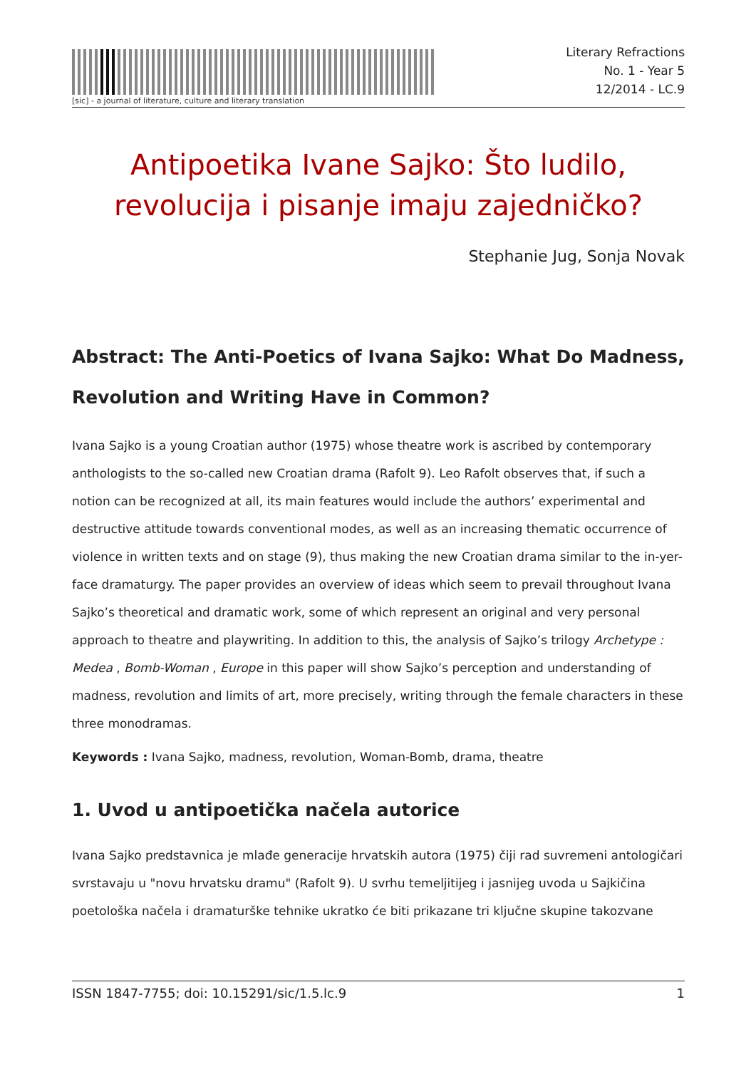[sic] - a journal of literature, culture and literary translation
Literary Refractions
No. 1 - Year 5
12/2014 - LC.9
Antipoetika Ivane Sajko: Što ludilo, revolucija i pisanje imaju zajedničko?
Stephanie Jug, Sonja Novak
Abstract: The Anti-Poetics of Ivana Sajko: What Do Madness, Revolution and Writing Have in Common?
Ivana Sajko is a young Croatian author (1975) whose theatre work is ascribed by contemporary anthologists to the so-called new Croatian drama (Rafolt 9). Leo Rafolt observes that, if such a notion can be recognized at all, its main features would include the authors’ experimental and destructive attitude towards conventional modes, as well as an increasing thematic occurrence of violence in written texts and on stage (9), thus making the new Croatian drama similar to the in-yer-face dramaturgy. The paper provides an overview of ideas which seem to prevail throughout Ivana Sajko’s theoretical and dramatic work, some of which represent an original and very personal approach to theatre and playwriting. In addition to this, the analysis of Sajko’s trilogy Archetype : Medea , Bomb-Woman , Europe in this paper will show Sajko’s perception and understanding of madness, revolution and limits of art, more precisely, writing through the female characters in these three monodramas.
Keywords : Ivana Sajko, madness, revolution, Woman-Bomb, drama, theatre
1. Uvod u antipoetička načela autorice
Ivana Sajko predstavnica je mlađe generacije hrvatskih autora (1975) čiji rad suvremeni antologičari svrstavaju u "novu hrvatsku dramu" (Rafolt 9). U svrhu temeljitijeg i jasnijeg uvoda u Sajkičina poetološka načela i dramaturške tehnike ukratko će biti prikazane tri ključne skupine takozvane
ISSN 1847-7755; doi: 10.15291/sic/1.5.lc.9 1